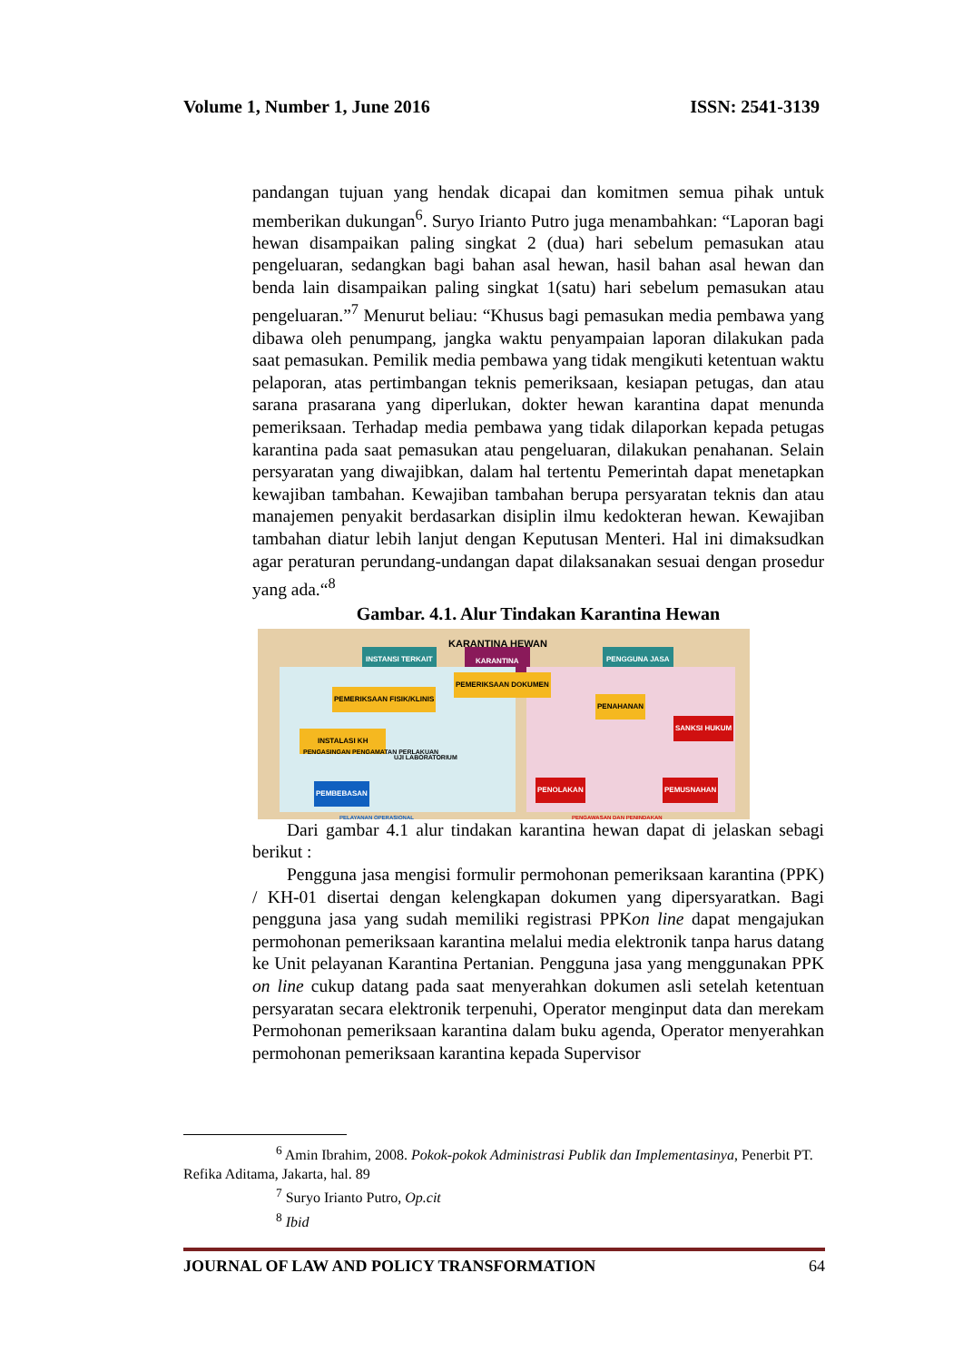Volume 1, Number 1, June 2016 ISSN: 2541-3139
pandangan tujuan yang hendak dicapai dan komitmen semua pihak untuk memberikan dukungan<sup>6</sup>. Suryo Irianto Putro juga menambahkan: “Laporan bagi hewan disampaikan paling singkat 2 (dua) hari sebelum pemasukan atau pengeluaran, sedangkan bagi bahan asal hewan, hasil bahan asal hewan dan benda lain disampaikan paling singkat 1(satu) hari sebelum pemasukan atau pengeluaran.”<sup>7</sup> Menurut beliau: “Khusus bagi pemasukan media pembawa yang dibawa oleh penumpang, jangka waktu penyampaian laporan dilakukan pada saat pemasukan. Pemilik media pembawa yang tidak mengikuti ketentuan waktu pelaporan, atas pertimbangan teknis pemeriksaan, kesiapan petugas, dan atau sarana prasarana yang diperlukan, dokter hewan karantina dapat menunda pemeriksaan. Terhadap media pembawa yang tidak dilaporkan kepada petugas karantina pada saat pemasukan atau pengeluaran, dilakukan penahanan. Selain persyaratan yang diwajibkan, dalam hal tertentu Pemerintah dapat menetapkan kewajiban tambahan. Kewajiban tambahan berupa persyaratan teknis dan atau manajemen penyakit berdasarkan disiplin ilmu kedokteran hewan. Kewajiban tambahan diatur lebih lanjut dengan Keputusan Menteri. Hal ini dimaksudkan agar peraturan perundang-undangan dapat dilaksanakan sesuai dengan prosedur yang ada.“<sup>8</sup>
Gambar. 4.1. Alur Tindakan Karantina Hewan
KARANTINA HEWAN
INSTANSI TERKAIT KARANTINA PENGGUNA JASA
PEMERIKSAAN DOKUMEN
PEMERIKSAAN FISIK/KLINIS
INSTALASI KH
PENGASINGAN PENGAMATAN PERLAKUAN
UJI LABORATORIUM
PENAHANAN
SANKSI HUKUM
PEMBEBASAN PENOLAKAN PEMUSNAHAN
PELAYANAN OPERASIONAL PENGAWASAN DAN PENINDAKAN
Dari gambar 4.1 alur tindakan karantina hewan dapat di jelaskan sebagi berikut :
Pengguna jasa mengisi formulir permohonan pemeriksaan karantina (PPK) / KH-01 disertai dengan kelengkapan dokumen yang dipersyaratkan. Bagi pengguna jasa yang sudah memiliki registrasi PPKon line dapat mengajukan permohonan pemeriksaan karantina melalui media elektronik tanpa harus datang ke Unit pelayanan Karantina Pertanian. Pengguna jasa yang menggunakan PPK on line cukup datang pada saat menyerahkan dokumen asli setelah ketentuan persyaratan secara elektronik terpenuhi, Operator menginput data dan merekam Permohonan pemeriksaan karantina dalam buku agenda, Operator menyerahkan permohonan pemeriksaan karantina kepada Supervisor
<sup>6</sup> Amin Ibrahim, 2008. Pokok-pokok Administrasi Publik dan Implementasinya, Penerbit PT. Refika Aditama, Jakarta, hal. 89
<sup>7</sup> Suryo Irianto Putro, Op.cit
<sup>8</sup> Ibid
JOURNAL OF LAW AND POLICY TRANSFORMATION 64